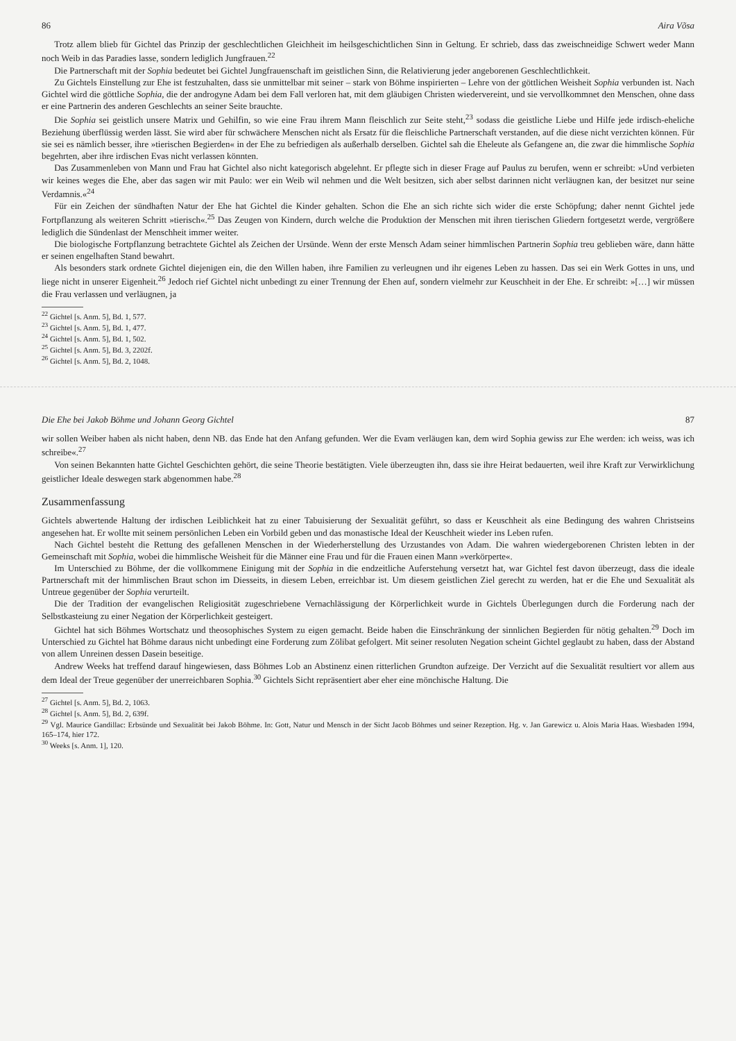86 Aira Võsa
Trotz allem blieb für Gichtel das Prinzip der geschlechtlichen Gleichheit im heilsgeschichtlichen Sinn in Geltung. Er schrieb, dass das zweischneidige Schwert weder Mann noch Weib in das Paradies lasse, sondern lediglich Jungfrauen.<sup>22</sup>
Die Partnerschaft mit der Sophia bedeutet bei Gichtel Jungfrauenschaft im geistlichen Sinn, die Relativierung jeder angeborenen Geschlechtlichkeit.
Zu Gichtels Einstellung zur Ehe ist festzuhalten, dass sie unmittelbar mit seiner – stark von Böhme inspirierten – Lehre von der göttlichen Weisheit Sophia verbunden ist. Nach Gichtel wird die göttliche Sophia, die der androgyne Adam bei dem Fall verloren hat, mit dem gläubigen Christen wiedervereint, und sie vervollkommnet den Menschen, ohne dass er eine Partnerin des anderen Geschlechts an seiner Seite brauchte.
Die Sophia sei geistlich unsere Matrix und Gehilfin, so wie eine Frau ihrem Mann fleischlich zur Seite steht,<sup>23</sup> sodass die geistliche Liebe und Hilfe jede irdisch-eheliche Beziehung überflüssig werden lässt. Sie wird aber für schwächere Menschen nicht als Ersatz für die fleischliche Partnerschaft verstanden, auf die diese nicht verzichten können. Für sie sei es nämlich besser, ihre »tierischen Begierden« in der Ehe zu befriedigen als außerhalb derselben. Gichtel sah die Eheleute als Gefangene an, die zwar die himmlische Sophia begehrten, aber ihre irdischen Evas nicht verlassen könnten.
Das Zusammenleben von Mann und Frau hat Gichtel also nicht kategorisch abgelehnt. Er pflegte sich in dieser Frage auf Paulus zu berufen, wenn er schreibt: »Und verbieten wir keines weges die Ehe, aber das sagen wir mit Paulo: wer ein Weib wil nehmen und die Welt besitzen, sich aber selbst darinnen nicht verläugnen kan, der besitzet nur seine Verdamnis.«<sup>24</sup>
Für ein Zeichen der sündhaften Natur der Ehe hat Gichtel die Kinder gehalten. Schon die Ehe an sich richte sich wider die erste Schöpfung; daher nennt Gichtel jede Fortpflanzung als weiteren Schritt »tierisch«.<sup>25</sup> Das Zeugen von Kindern, durch welche die Produktion der Menschen mit ihren tierischen Gliedern fortgesetzt werde, vergrößere lediglich die Sündenlast der Menschheit immer weiter.
Die biologische Fortpflanzung betrachtete Gichtel als Zeichen der Ursünde. Wenn der erste Mensch Adam seiner himmlischen Partnerin Sophia treu geblieben wäre, dann hätte er seinen engelhaften Stand bewahrt.
Als besonders stark ordnete Gichtel diejenigen ein, die den Willen haben, ihre Familien zu verleugnen und ihr eigenes Leben zu hassen. Das sei ein Werk Gottes in uns, und liege nicht in unserer Eigenheit.<sup>26</sup> Jedoch rief Gichtel nicht unbedingt zu einer Trennung der Ehen auf, sondern vielmehr zur Keuschheit in der Ehe. Er schreibt: »[…] wir müssen die Frau verlassen und verläugnen, ja
<sup>22</sup> Gichtel [s. Anm. 5], Bd. 1, 577.
<sup>23</sup> Gichtel [s. Anm. 5], Bd. 1, 477.
<sup>24</sup> Gichtel [s. Anm. 5], Bd. 1, 502.
<sup>25</sup> Gichtel [s. Anm. 5], Bd. 3, 2202f.
<sup>26</sup> Gichtel [s. Anm. 5], Bd. 2, 1048.
Die Ehe bei Jakob Böhme und Johann Georg Gichtel 87
wir sollen Weiber haben als nicht haben, denn NB. das Ende hat den Anfang gefunden. Wer die Evam verläugen kan, dem wird Sophia gewiss zur Ehe werden: ich weiss, was ich schreibe«.<sup>27</sup>
Von seinen Bekannten hatte Gichtel Geschichten gehört, die seine Theorie bestätigten. Viele überzeugten ihn, dass sie ihre Heirat bedauerten, weil ihre Kraft zur Verwirklichung geistlicher Ideale deswegen stark abgenommen habe.<sup>28</sup>
Zusammenfassung
Gichtels abwertende Haltung der irdischen Leiblichkeit hat zu einer Tabuisierung der Sexualität geführt, so dass er Keuschheit als eine Bedingung des wahren Christseins angesehen hat. Er wollte mit seinem persönlichen Leben ein Vorbild geben und das monastische Ideal der Keuschheit wieder ins Leben rufen.
Nach Gichtel besteht die Rettung des gefallenen Menschen in der Wiederherstellung des Urzustandes von Adam. Die wahren wiedergeborenen Christen lebten in der Gemeinschaft mit Sophia, wobei die himmlische Weisheit für die Männer eine Frau und für die Frauen einen Mann »verkörperte«.
Im Unterschied zu Böhme, der die vollkommene Einigung mit der Sophia in die endzeitliche Auferstehung versetzt hat, war Gichtel fest davon überzeugt, dass die ideale Partnerschaft mit der himmlischen Braut schon im Diesseits, in diesem Leben, erreichbar ist. Um diesem geistlichen Ziel gerecht zu werden, hat er die Ehe und Sexualität als Untreue gegenüber der Sophia verurteilt.
Die der Tradition der evangelischen Religiosität zugeschriebene Vernachlässigung der Körperlichkeit wurde in Gichtels Überlegungen durch die Forderung nach der Selbstkasteiung zu einer Negation der Körperlichkeit gesteigert.
Gichtel hat sich Böhmes Wortschatz und theosophisches System zu eigen gemacht. Beide haben die Einschränkung der sinnlichen Begierden für nötig gehalten.<sup>29</sup> Doch im Unterschied zu Gichtel hat Böhme daraus nicht unbedingt eine Forderung zum Zölibat gefolgert. Mit seiner resoluten Negation scheint Gichtel geglaubt zu haben, dass der Abstand von allem Unreinen dessen Dasein beseitige.
Andrew Weeks hat treffend darauf hingewiesen, dass Böhmes Lob an Abstinenz einen ritterlichen Grundton aufzeige. Der Verzicht auf die Sexualität resultiert vor allem aus dem Ideal der Treue gegenüber der unerreichbaren Sophia.<sup>30</sup> Gichtels Sicht repräsentiert aber eher eine mönchische Haltung. Die
<sup>27</sup> Gichtel [s. Anm. 5], Bd. 2, 1063.
<sup>28</sup> Gichtel [s. Anm. 5], Bd. 2, 639f.
<sup>29</sup> Vgl. Maurice Gandillac: Erbsünde und Sexualität bei Jakob Böhme. In: Gott, Natur und Mensch in der Sicht Jacob Böhmes und seiner Rezeption. Hg. v. Jan Garewicz u. Alois Maria Haas. Wiesbaden 1994, 165–174, hier 172.
<sup>30</sup> Weeks [s. Anm. 1], 120.